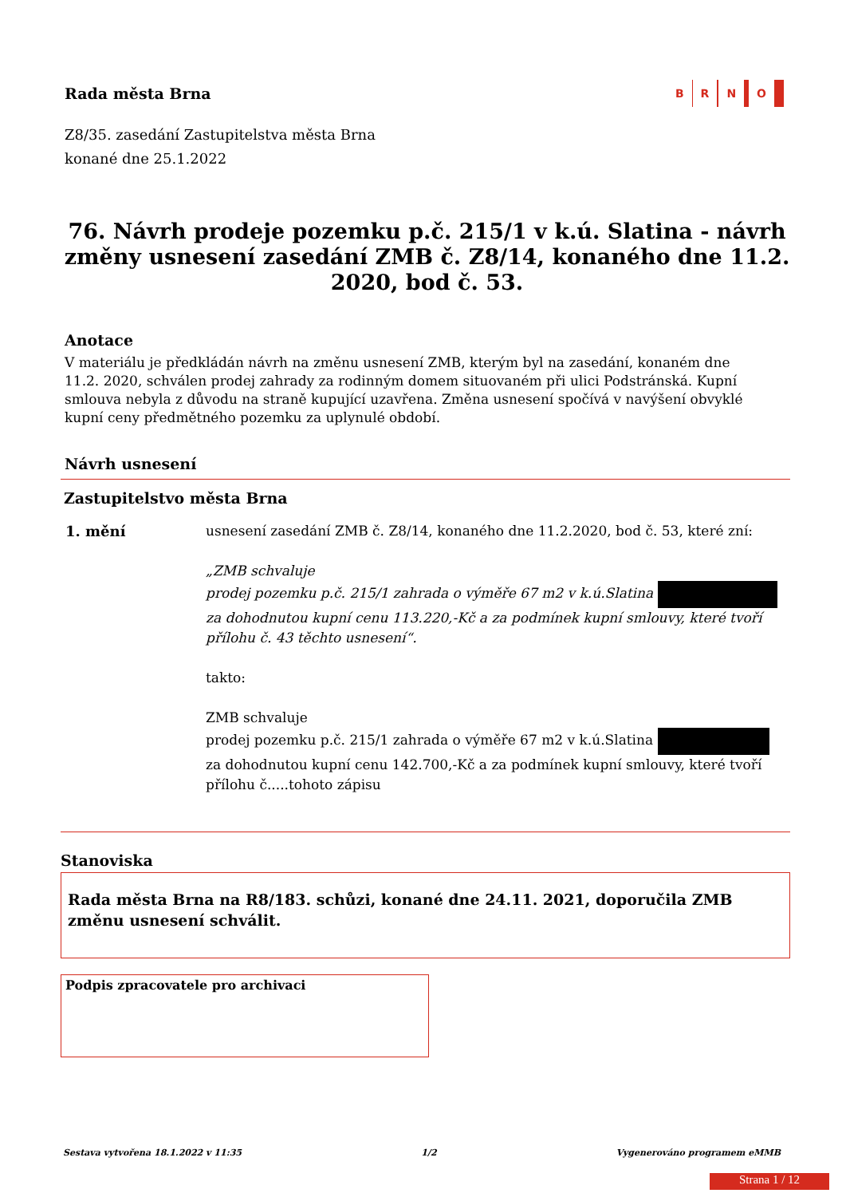Rada města Brna
B R N O
Z8/35. zasedání Zastupitelstva města Brna
konané dne 25.1.2022
76. Návrh prodeje pozemku p.č. 215/1 v k.ú. Slatina - návrh změny usnesení zasedání ZMB č. Z8/14, konaného dne 11.2. 2020, bod č. 53.
Anotace
V materiálu je předkládán návrh na změnu usnesení ZMB, kterým byl na zasedání, konaném dne 11.2. 2020, schválen prodej zahrady za rodinným domem situovaném při ulici Podstránská. Kupní smlouva nebyla z důvodu na straně kupující uzavřena. Změna usnesení spočívá v navýšení obvyklé kupní ceny předmětného pozemku za uplynulé období.
Návrh usnesení
Zastupitelstvo města Brna
1. mění usnesení zasedání ZMB č. Z8/14, konaného dne 11.2.2020, bod č. 53, které zní:
„ZMB schvaluje
prodej pozemku p.č. 215/1 zahrada o výměře 67 m2 v k.ú.Slatina
za dohodnutou kupní cenu 113.220,-Kč a za podmínek kupní smlouvy, které tvoří přílohu č. 43 těchto usnesení“.
takto:
ZMB schvaluje
prodej pozemku p.č. 215/1 zahrada o výměře 67 m2 v k.ú.Slatina
za dohodnutou kupní cenu 142.700,-Kč a za podmínek kupní smlouvy, které tvoří přílohu č.....tohoto zápisu
Stanoviska
Rada města Brna na R8/183. schůzi, konané dne 24.11. 2021, doporučila ZMB změnu usnesení schválit.
Podpis zpracovatele pro archivaci
Sestava vytvořena 18.1.2022 v 11:35 1/2 Vygenerováno programem eMMB
Strana 1 / 12